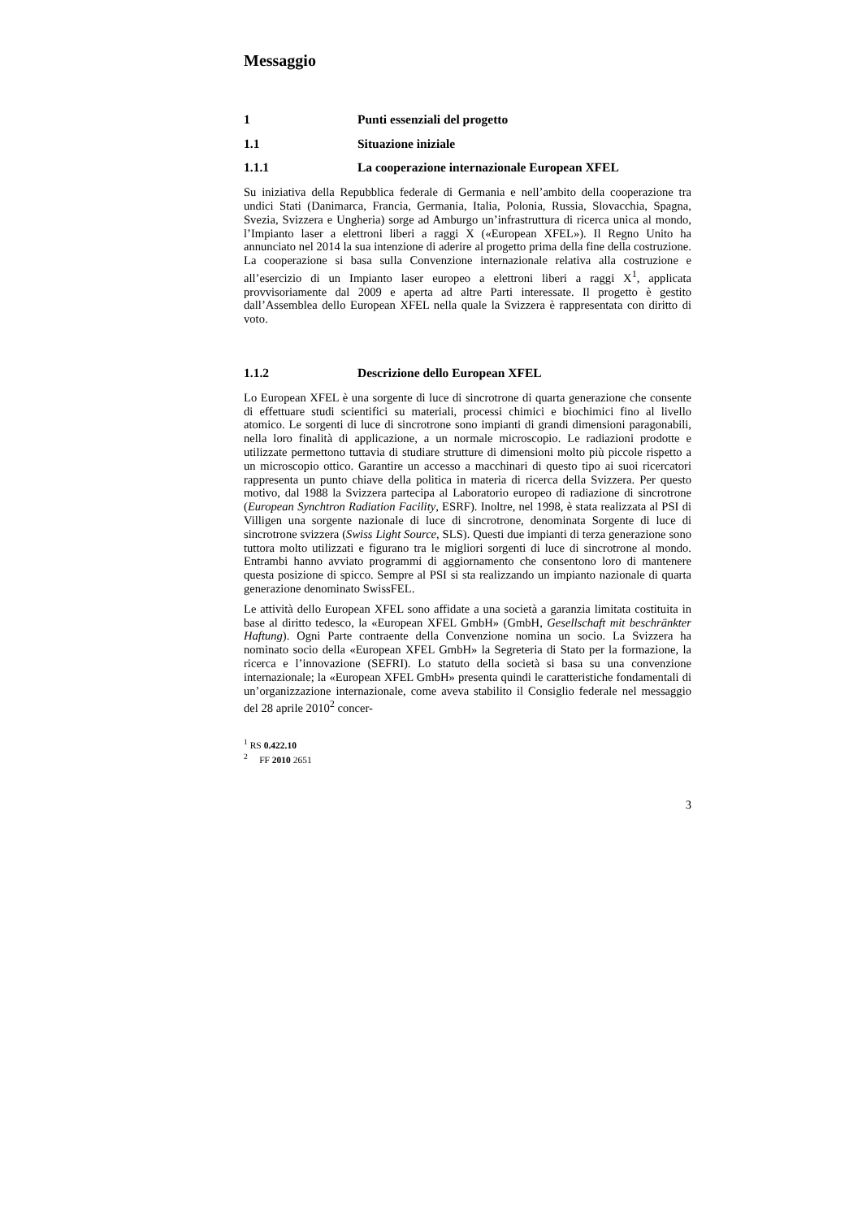Messaggio
1 Punti essenziali del progetto
1.1 Situazione iniziale
1.1.1 La cooperazione internazionale European XFEL
Su iniziativa della Repubblica federale di Germania e nell’ambito della cooperazione tra undici Stati (Danimarca, Francia, Germania, Italia, Polonia, Russia, Slovacchia, Spagna, Svezia, Svizzera e Ungheria) sorge ad Amburgo un’infrastruttura di ricerca unica al mondo, l’Impianto laser a elettroni liberi a raggi X («European XFEL»). Il Regno Unito ha annunciato nel 2014 la sua intenzione di aderire al progetto prima della fine della costruzione. La cooperazione si basa sulla Convenzione internazionale relativa alla costruzione e all’esercizio di un Impianto laser europeo a elettroni liberi a raggi X<sup>1</sup>, applicata provvisoriamente dal 2009 e aperta ad altre Parti interessate. Il progetto è gestito dall’Assemblea dello European XFEL nella quale la Svizzera è rappresentata con diritto di voto.
1.1.2 Descrizione dello European XFEL
Lo European XFEL è una sorgente di luce di sincrotrone di quarta generazione che consente di effettuare studi scientifici su materiali, processi chimici e biochimici fino al livello atomico. Le sorgenti di luce di sincrotrone sono impianti di grandi dimensioni paragonabili, nella loro finalità di applicazione, a un normale microscopio. Le radiazioni prodotte e utilizzate permettono tuttavia di studiare strutture di dimensioni molto più piccole rispetto a un microscopio ottico. Garantire un accesso a macchinari di questo tipo ai suoi ricercatori rappresenta un punto chiave della politica in materia di ricerca della Svizzera. Per questo motivo, dal 1988 la Svizzera partecipa al Laboratorio europeo di radiazione di sincrotrone (European Synchtron Radiation Facility, ESRF). Inoltre, nel 1998, è stata realizzata al PSI di Villigen una sorgente nazionale di luce di sincrotrone, denominata Sorgente di luce di sincrotrone svizzera (Swiss Light Source, SLS). Questi due impianti di terza generazione sono tuttora molto utilizzati e figurano tra le migliori sorgenti di luce di sincrotrone al mondo. Entrambi hanno avviato programmi di aggiornamento che consentono loro di mantenere questa posizione di spicco. Sempre al PSI si sta realizzando un impianto nazionale di quarta generazione denominato SwissFEL.
Le attività dello European XFEL sono affidate a una società a garanzia limitata costituita in base al diritto tedesco, la «European XFEL GmbH» (GmbH, Gesellschaft mit beschränkter Haftung). Ogni Parte contraente della Convenzione nomina un socio. La Svizzera ha nominato socio della «European XFEL GmbH» la Segreteria di Stato per la formazione, la ricerca e l’innovazione (SEFRI). Lo statuto della società si basa su una convenzione internazionale; la «European XFEL GmbH» presenta quindi le caratteristiche fondamentali di un’organizzazione internazionale, come aveva stabilito il Consiglio federale nel messaggio del 28 aprile 2010<sup>2</sup> concer-
<sup>1</sup> RS 0.422.10
<sup>2</sup> FF 2010 2651
3